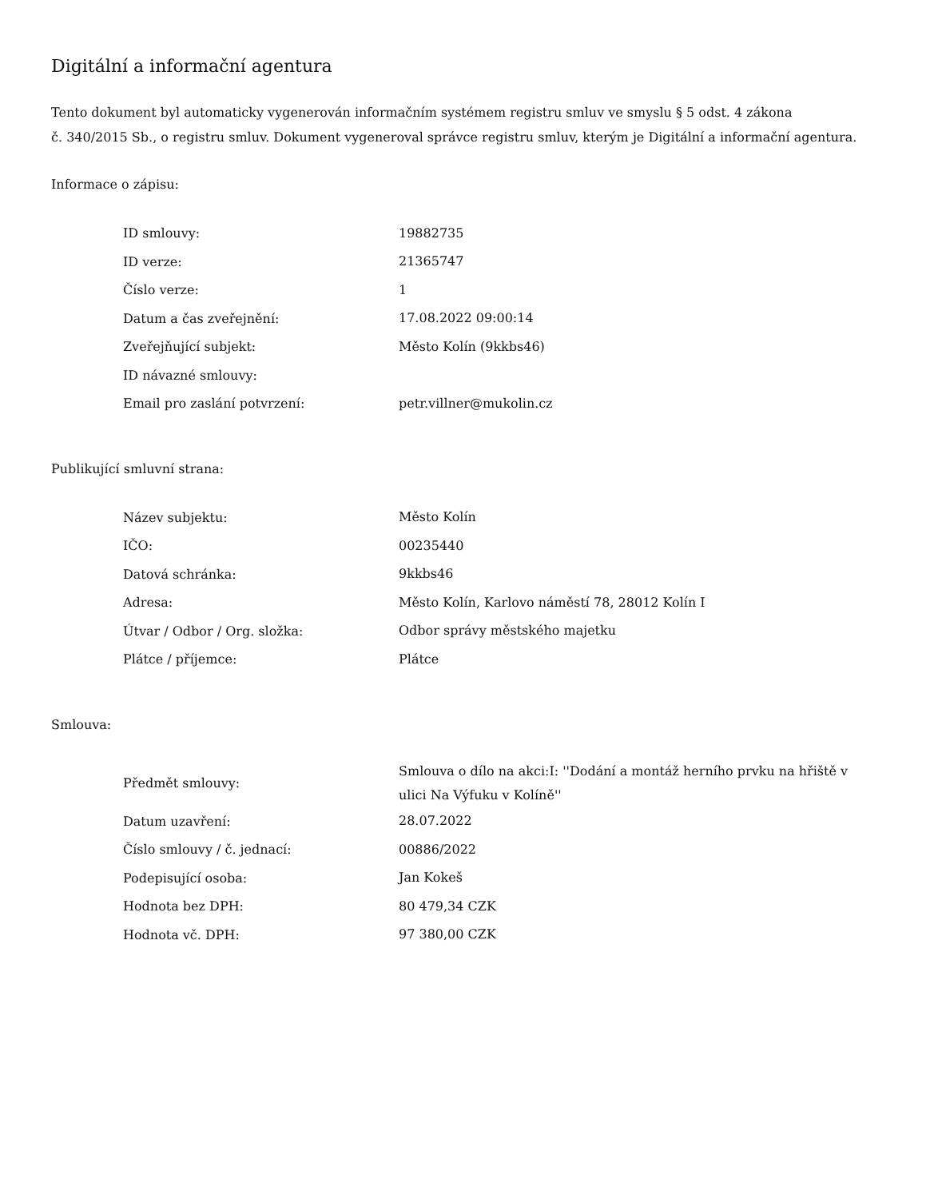Digitální a informační agentura
Tento dokument byl automaticky vygenerován informačním systémem registru smluv ve smyslu § 5 odst. 4 zákona
č. 340/2015 Sb., o registru smluv. Dokument vygeneroval správce registru smluv, kterým je Digitální a informační agentura.
Informace o zápisu:
| ID smlouvy: | 19882735 |
| ID verze: | 21365747 |
| Číslo verze: | 1 |
| Datum a čas zveřejnění: | 17.08.2022 09:00:14 |
| Zveřejňující subjekt: | Město Kolín (9kkbs46) |
| ID návazné smlouvy: | |
| Email pro zaslání potvrzení: | petr.villner@mukolin.cz |
Publikující smluvní strana:
| Název subjektu: | Město Kolín |
| IČO: | 00235440 |
| Datová schránka: | 9kkbs46 |
| Adresa: | Město Kolín, Karlovo náměstí 78, 28012 Kolín I |
| Útvar / Odbor / Org. složka: | Odbor správy městského majetku |
| Plátce / příjemce: | Plátce |
Smlouva:
| Předmět smlouvy: | Smlouva o dílo na akci:I: ''Dodání a montáž herního prvku na hřiště v ulici Na Výfuku v Kolíně'' |
| Datum uzavření: | 28.07.2022 |
| Číslo smlouvy / č. jednací: | 00886/2022 |
| Podepisující osoba: | Jan Kokeš |
| Hodnota bez DPH: | 80 479,34 CZK |
| Hodnota vč. DPH: | 97 380,00 CZK |